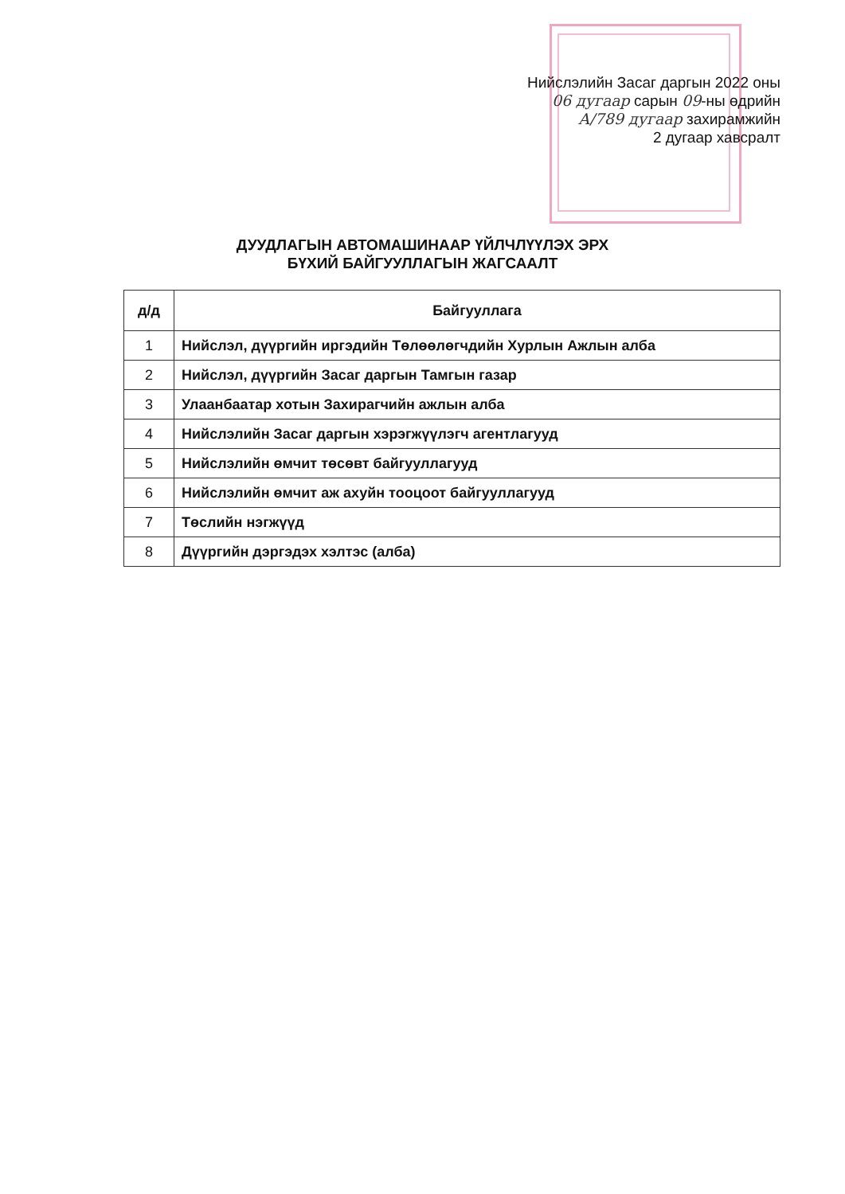Нийслэлийн Засаг даргын 2022 оны
06 дугаар сарын 09-ны өдрийн
А/789 дугаар захирамжийн
2 дугаар хавсралт
ДУУДЛАГЫН АВТОМАШИНААР ҮЙЛЧЛҮҮЛЭХ ЭРХ
БҮХИЙ БАЙГУУЛЛАГЫН ЖАГСААЛТ
| д/д | Байгууллага |
| --- | --- |
| 1 | Нийслэл, дүүргийн иргэдийн Төлөөлөгчдийн Хурлын Ажлын алба |
| 2 | Нийслэл, дүүргийн Засаг даргын Тамгын газар |
| 3 | Улаанбаатар хотын Захирагчийн ажлын алба |
| 4 | Нийслэлийн Засаг даргын хэрэгжүүлэгч агентлагууд |
| 5 | Нийслэлийн өмчит төсөвт байгууллагууд |
| 6 | Нийслэлийн өмчит аж ахуйн тооцоот байгууллагууд |
| 7 | Төслийн нэгжүүд |
| 8 | Дүүргийн дэргэдэх хэлтэс (алба) |